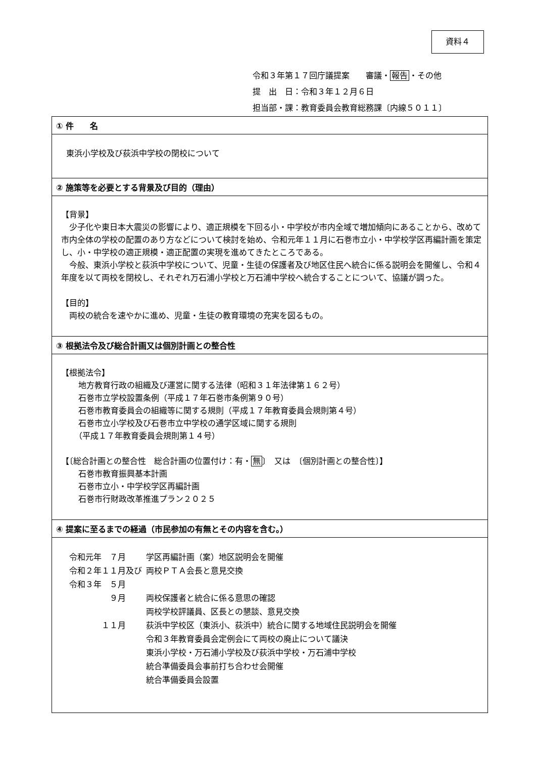資料４
令和３年第１７回庁議提案　　審議・報告・その他
提　出　日：令和３年１２月６日
担当部・課：教育委員会教育総務課〔内線５０１１〕
| ① 件 名 |
| 東浜小学校及び荻浜中学校の閉校について |
| ② 施策等を必要とする背景及び目的（理由） |
| 【背景】 少子化や東日本大震災の影響により、適正規模を下回る小・中学校が市内全域で増加傾向にあることから、改めて市内全体の学校の配置のあり方などについて検討を始め、令和元年１１月に石巻市立小・中学校学区再編計画を策定し、小・中学校の適正規模・適正配置の実現を進めてきたところである。 今般、東浜小学校と荻浜中学校について、児童・生徒の保護者及び地区住民へ統合に係る説明会を開催し、令和４年度を以て両校を閉校し、それぞれ万石浦小学校と万石浦中学校へ統合することについて、協議が調った。 【目的】 両校の統合を速やかに進め、児童・生徒の教育環境の充実を図るもの。 |
| ③ 根拠法令及び総合計画又は個別計画との整合性 |
| 【根拠法令】 地方教育行政の組織及び運営に関する法律（昭和３１年法律第１６２号） 石巻市立学校設置条例（平成１７年石巻市条例第９０号） 石巻市教育委員会の組織等に関する規則（平成１７年教育委員会規則第４号） 石巻市立小学校及び石巻市立中学校の通学区域に関する規則 （平成１７年教育委員会規則第１４号） 【〔総合計画との整合性 総合計画の位置付け：有・ 無 〕 又は 〔個別計画との整合性〕】 石巻市教育振興基本計画 石巻市立小・中学校学区再編計画 石巻市行財政改革推進プラン２０２５ |
| ④ 提案に至るまでの経過（市民参加の有無とその内容を含む。） |
| / 令和元年 ７月 / 学区再編計画（案）地区説明会を開催 / / 令和２年１１月及び / 両校ＰＴＡ会長と意見交換 / / 令和３年 ５月 / / / ９月 / 両校保護者と統合に係る意思の確認 / / / 両校学校評議員、区長との懇談、意見交換 / / １１月 / 荻浜中学校区（東浜小、荻浜中）統合に関する地域住民説明会を開催 / / / 令和３年教育委員会定例会にて両校の廃止について議決 / / / 東浜小学校・万石浦小学校及び荻浜中学校・万石浦中学校 / / / 統合準備委員会事前打ち合わせ会開催 / / / 統合準備委員会設置 / |